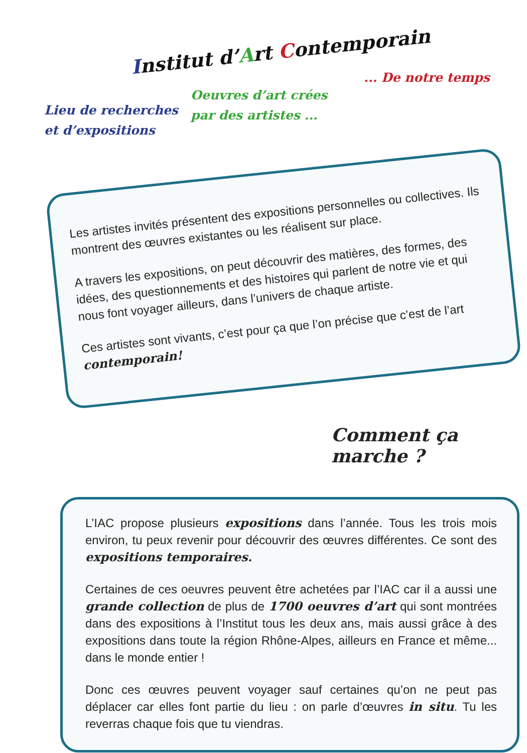Institut d’Art Contemporain
Lieu de recherches
et d’expositions
Oeuvres d’art crées
par des artistes ...
... De notre temps
Les artistes invités présentent des expositions personnelles ou collectives. Ils montrent des œuvres existantes ou les réalisent sur place.
A travers les expositions, on peut découvrir des matières, des formes, des idées, des questionnements et des histoires qui parlent de notre vie et qui nous font voyager ailleurs, dans l’univers de chaque artiste.
Ces artistes sont vivants, c’est pour ça que l’on précise que c’est de l’art contemporain!
Comment ça marche ?
L’IAC propose plusieurs expositions dans l’année. Tous les trois mois environ, tu peux revenir pour découvrir des œuvres différentes. Ce sont des expositions temporaires.
Certaines de ces oeuvres peuvent être achetées par l’IAC car il a aussi une grande collection de plus de 1700 oeuvres d’art qui sont montrées dans des expositions à l’Institut tous les deux ans, mais aussi grâce à des expositions dans toute la région Rhône-Alpes, ailleurs en France et même... dans le monde entier !
Donc ces œuvres peuvent voyager sauf certaines qu’on ne peut pas déplacer car elles font partie du lieu : on parle d’œuvres in situ. Tu les reverras chaque fois que tu viendras.